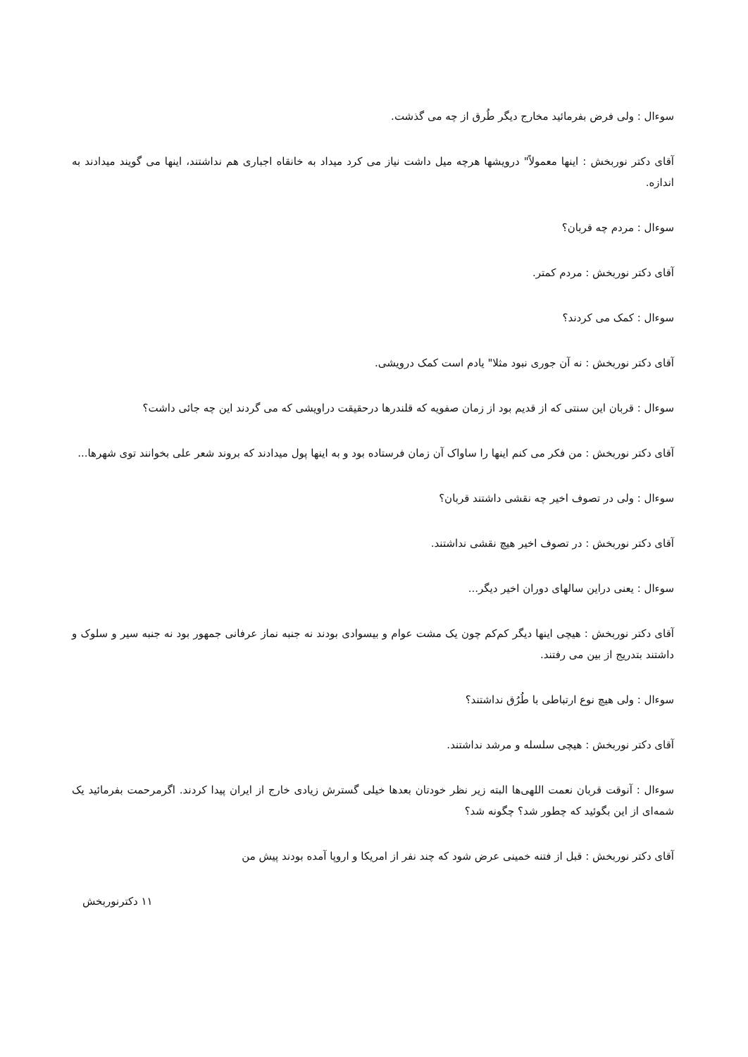سوءال : ولی فرض بفرمائید مخارج دیگر طُرق از چه می گذشت.
آقای دکتر نوربخش : اینها معمولاً" درویشها هرچه میل داشت نیاز می کرد میداد به خانقاه اجباری هم نداشتند، اینها می گویند میدادند به اندازه.
سوءال : مردم چه قربان؟
آقای دکتر نوربخش : مردم کمتر.
سوءال : کمک می کردند؟
آقای دکتر نوربخش : نه آن جوری نبود مثلا" یادم است کمک درویشی.
سوءال : قربان این سنتی که از قدیم بود از زمان صفویه که قلندرها درحقیقت دراویشی که می گردند این چه جائی داشت؟
آقای دکتر نوربخش : من فکر می کنم اینها را ساواک آن زمان فرستاده بود و به اینها پول میدادند که بروند شعر علی بخوانند توی شهرها...
سوءال : ولی در تصوف اخیر چه نقشی داشتند قربان؟
آقای دکتر نوربخش : در تصوف اخیر هیچ نقشی نداشتند.
سوءال : یعنی دراین سالهای دوران اخیر دیگر...
آقای دکتر نوربخش : هیچی اینها دیگر کم‌کم چون یک مشت عوام و بیسوادی بودند نه جنبه نماز عرفانی جمهور بود نه جنبه سیر و سلوک و داشتند بتدریج از بین می رفتند.
سوءال : ولی هیچ نوع ارتباطی با طُرُق نداشتند؟
آقای دکتر نوربخش : هیچی سلسله و مرشد نداشتند.
سوءال : آنوقت قربان نعمت اللهی‌ها البته زیر نظر خودتان بعدها خیلی گسترش زیادی خارج از ایران پیدا کردند. اگرمرحمت بفرمائید یک شمه‌ای از این بگوئید که چطور شد؟ چگونه شد؟
آقای دکتر نوربخش : قبل از فتنه خمینی عرض شود که چند نفر از امریکا و اروپا آمده بودند پیش من
۱۱ دکترنوربخش